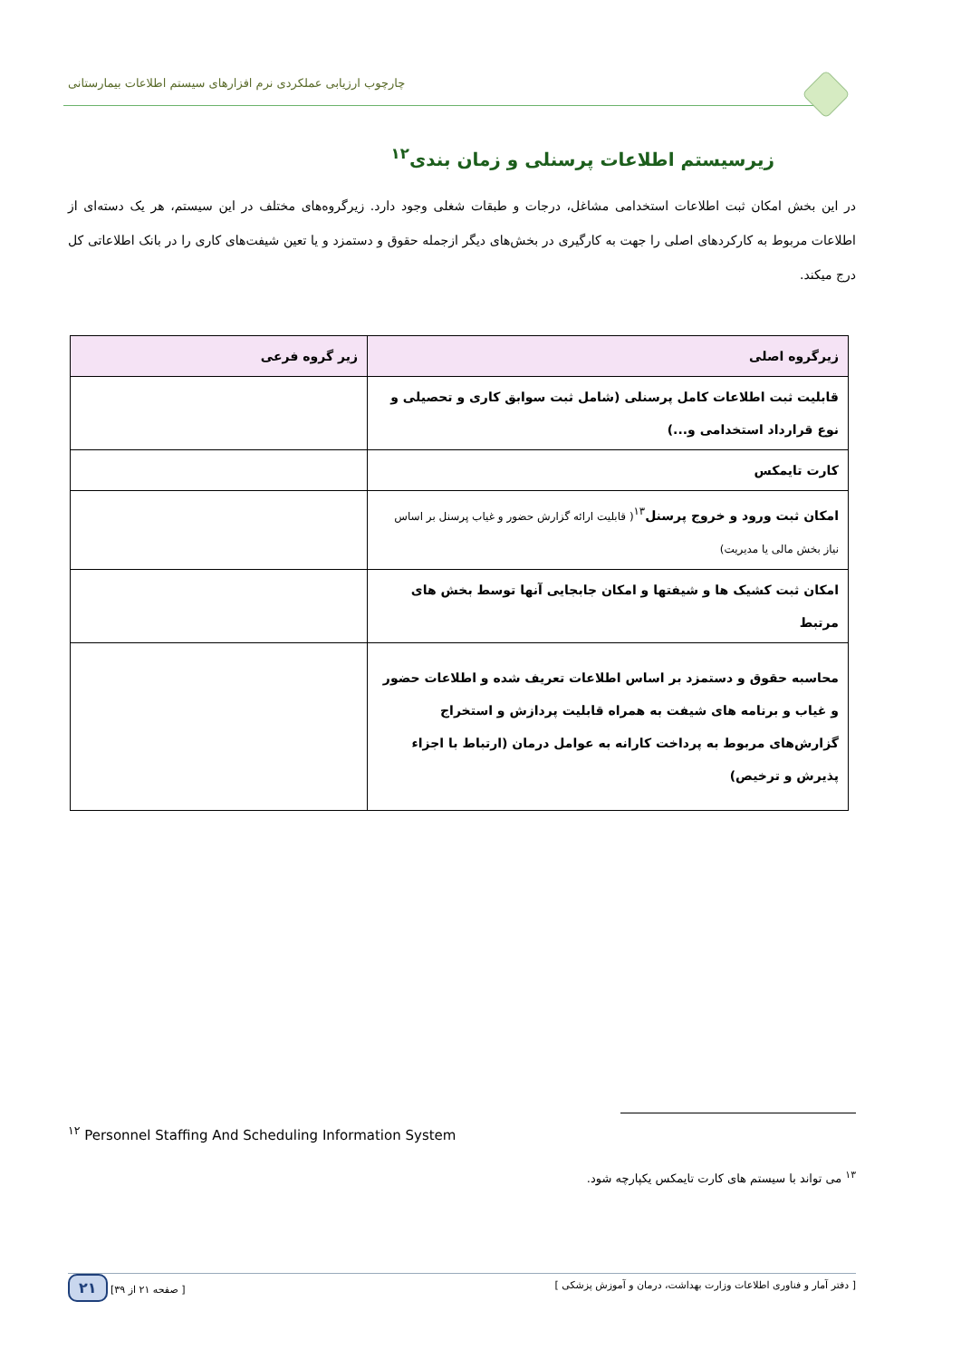چارچوب ارزیابی عملکردی نرم افزارهای سیستم اطلاعات بیمارستانی
زیرسیستم اطلاعات پرسنلی و زمان بندی<sup>۱۲</sup>
در این بخش امکان ثبت اطلاعات استخدامی مشاغل، درجات و طبقات شغلی وجود دارد. زیرگروه‌های مختلف در این سیستم، هر یک دسته‌ای از اطلاعات مربوط به کارکردهای اصلی را جهت به کارگیری در بخش‌های دیگر ازجمله حقوق و دستمزد و یا تعین شیفت‌های کاری را در بانک اطلاعاتی کل درج میکند.
| زیرگروه اصلی | زیر گروه فرعی |
| --- | --- |
| قابلیت ثبت اطلاعات کامل پرسنلی (شامل ثبت سوابق کاری و تحصیلی و نوع قرارداد استخدامی و...) | |
| کارت تایمکس | |
| امکان ثبت ورود و خروج پرسنل<sup>۱۳</sup> ( قابلیت ارائه گزارش حضور و غیاب پرسنل بر اساس نیاز بخش مالی یا مدیریت) | |
| امکان ثبت کشیک ها و شیفتها و امکان جابجایی آنها توسط بخش های مرتبط | |
| محاسبه حقوق و دستمزد بر اساس اطلاعات تعریف شده و اطلاعات حضور و غیاب و برنامه های شیفت به همراه قابلیت پردازش و استخراج گزارش‌های مربوط به پرداخت کارانه به عوامل درمان (ارتباط با اجزاء پذیرش و ترخیص) | |
<sup>۱۲</sup> Personnel Staffing And Scheduling Information System
<sup>۱۳</sup> می تواند با سیستم های کارت تایمکس یکپارچه شود.
[ دفتر آمار و فناوری اطلاعات وزارت بهداشت، درمان و آموزش پزشکی ] [ صفحه ۲۱ از ۳۹] ۲۱